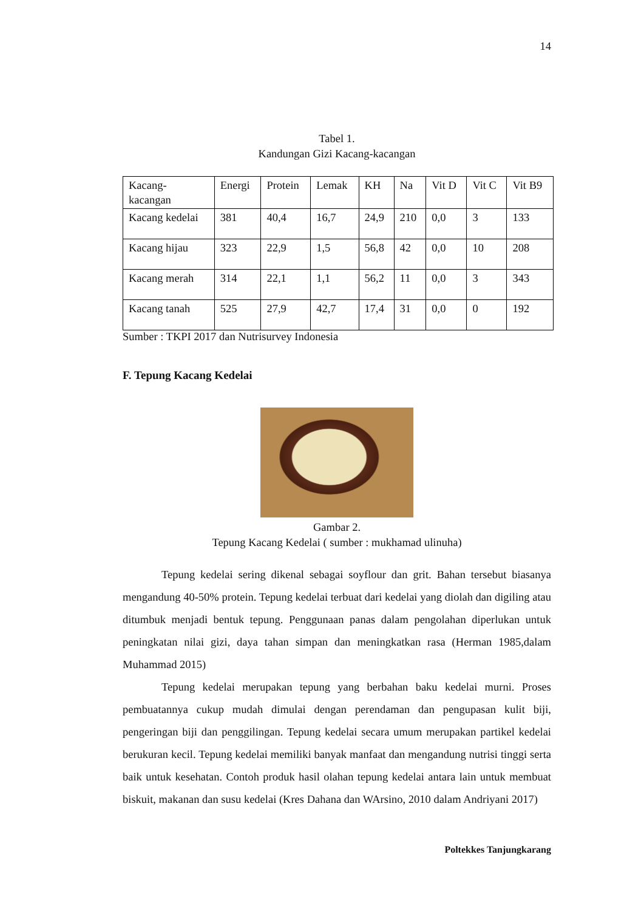14
Tabel 1.
Kandungan Gizi Kacang-kacangan
| Kacang- kacangan | Energi | Protein | Lemak | KH | Na | Vit D | Vit C | Vit B9 |
| Kacang kedelai | 381 | 40,4 | 16,7 | 24,9 | 210 | 0,0 | 3 | 133 |
| Kacang hijau | 323 | 22,9 | 1,5 | 56,8 | 42 | 0,0 | 10 | 208 |
| Kacang merah | 314 | 22,1 | 1,1 | 56,2 | 11 | 0,0 | 3 | 343 |
| Kacang tanah | 525 | 27,9 | 42,7 | 17,4 | 31 | 0,0 | 0 | 192 |
Sumber : TKPI 2017 dan Nutrisurvey Indonesia
F. Tepung Kacang Kedelai
Gambar 2.
Tepung Kacang Kedelai ( sumber : mukhamad ulinuha)
Tepung kedelai sering dikenal sebagai soyflour dan grit. Bahan tersebut biasanya mengandung 40-50% protein. Tepung kedelai terbuat dari kedelai yang diolah dan digiling atau ditumbuk menjadi bentuk tepung. Penggunaan panas dalam pengolahan diperlukan untuk peningkatan nilai gizi, daya tahan simpan dan meningkatkan rasa (Herman 1985,dalam Muhammad 2015)
Tepung kedelai merupakan tepung yang berbahan baku kedelai murni. Proses pembuatannya cukup mudah dimulai dengan perendaman dan pengupasan kulit biji, pengeringan biji dan penggilingan. Tepung kedelai secara umum merupakan partikel kedelai berukuran kecil. Tepung kedelai memiliki banyak manfaat dan mengandung nutrisi tinggi serta baik untuk kesehatan. Contoh produk hasil olahan tepung kedelai antara lain untuk membuat biskuit, makanan dan susu kedelai (Kres Dahana dan WArsino, 2010 dalam Andriyani 2017)
Poltekkes Tanjungkarang